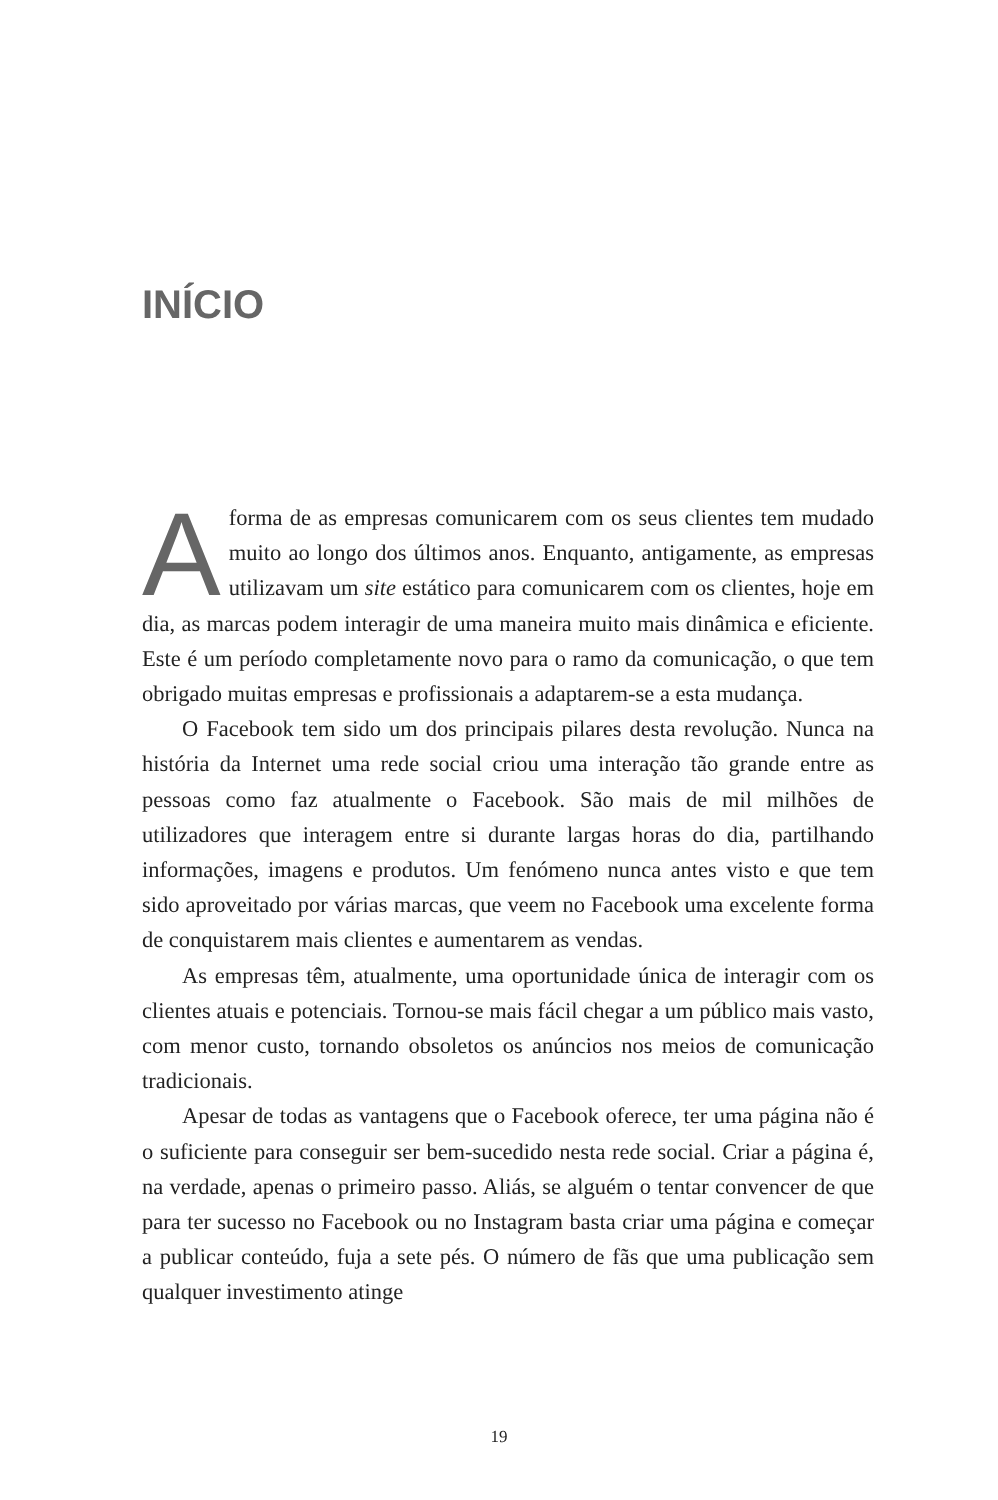INÍCIO
Aforma de as empresas comunicarem com os seus clientes tem mudado muito ao longo dos últimos anos. Enquanto, antigamente, as empresas utilizavam um site estático para comunicarem com os clientes, hoje em dia, as marcas podem interagir de uma maneira muito mais dinâmica e eficiente. Este é um período completamente novo para o ramo da comunicação, o que tem obrigado muitas empresas e profissionais a adaptarem-se a esta mudança.
O Facebook tem sido um dos principais pilares desta revolução. Nunca na história da Internet uma rede social criou uma interação tão grande entre as pessoas como faz atualmente o Facebook. São mais de mil milhões de utilizadores que interagem entre si durante largas horas do dia, partilhando informações, imagens e produtos. Um fenómeno nunca antes visto e que tem sido aproveitado por várias marcas, que veem no Facebook uma excelente forma de conquistarem mais clientes e aumentarem as vendas.
As empresas têm, atualmente, uma oportunidade única de interagir com os clientes atuais e potenciais. Tornou-se mais fácil chegar a um público mais vasto, com menor custo, tornando obsoletos os anúncios nos meios de comunicação tradicionais.
Apesar de todas as vantagens que o Facebook oferece, ter uma página não é o suficiente para conseguir ser bem-sucedido nesta rede social. Criar a página é, na verdade, apenas o primeiro passo. Aliás, se alguém o tentar convencer de que para ter sucesso no Facebook ou no Instagram basta criar uma página e começar a publicar conteúdo, fuja a sete pés. O número de fãs que uma publicação sem qualquer investimento atinge
19